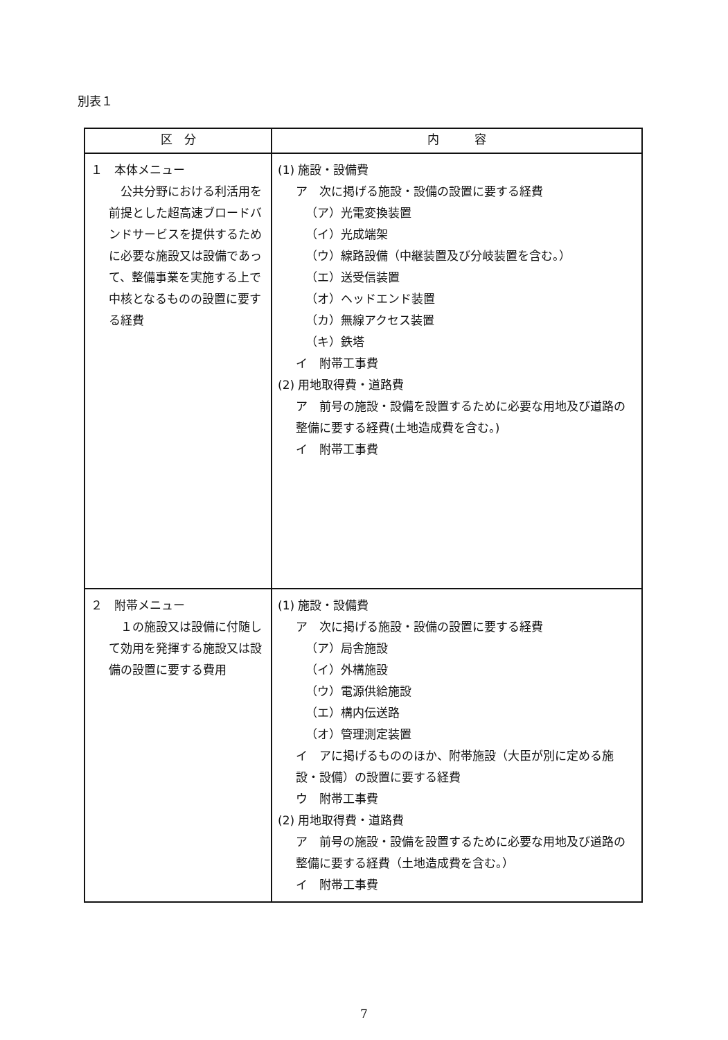別表１
| 区 分 | 内 容 |
| --- | --- |
| １ 本体メニュー 公共分野における利活用を前提とした超高速ブロードバンドサービスを提供するために必要な施設又は設備であって、整備事業を実施する上で中核となるものの設置に要する経費 | (1) 施設・設備費 ア 次に掲げる施設・設備の設置に要する経費 （ア）光電変換装置 （イ）光成端架 （ウ）線路設備（中継装置及び分岐装置を含む。） （エ）送受信装置 （オ）ヘッドエンド装置 （カ）無線アクセス装置 （キ）鉄塔 イ 附帯工事費 (2) 用地取得費・道路費 ア 前号の施設・設備を設置するために必要な用地及び道路の整備に要する経費(土地造成費を含む。) イ 附帯工事費 |
| ２ 附帯メニュー １の施設又は設備に付随して効用を発揮する施設又は設備の設置に要する費用 | (1) 施設・設備費 ア 次に掲げる施設・設備の設置に要する経費 （ア）局舎施設 （イ）外構施設 （ウ）電源供給施設 （エ）構内伝送路 （オ）管理測定装置 イ アに掲げるもののほか、附帯施設（大臣が別に定める施設・設備）の設置に要する経費 ウ 附帯工事費 (2) 用地取得費・道路費 ア 前号の施設・設備を設置するために必要な用地及び道路の整備に要する経費（土地造成費を含む。） イ 附帯工事費 |
7